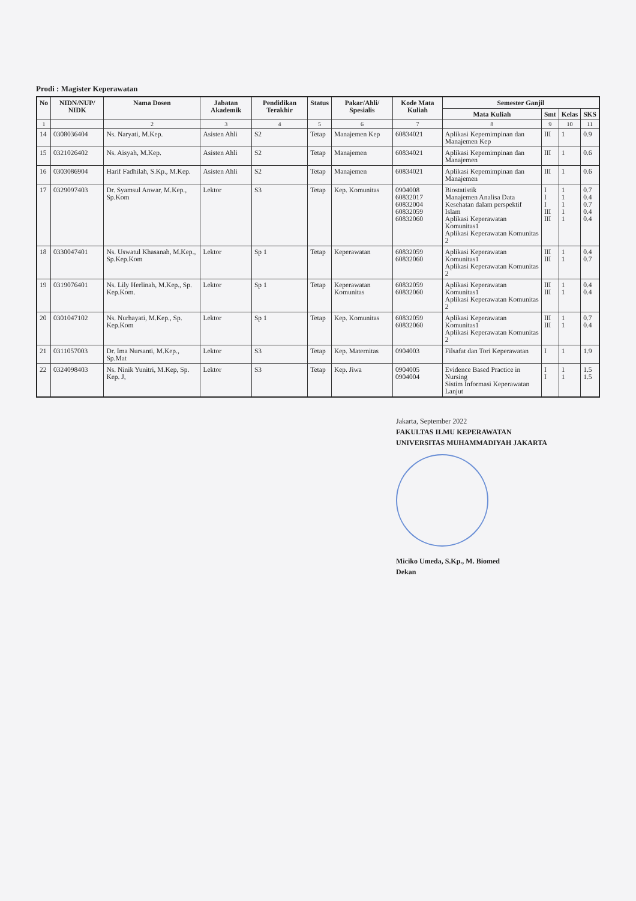Prodi : Magister Keperawatan
| No | NIDN/NUP/ NIDK | Nama Dosen | Jabatan Akademik | Pendidikan Terakhir | Status | Pakar/Ahli/ Spesialis | Kode Mata Kuliah | Semester Ganjil | | | |
| --- | --- | --- | --- | --- | --- | --- | --- | --- | --- | --- | --- |
| | | | | | | | | Mata Kuliah | Smt | Kelas | SKS |
| 1 | | 2 | 3 | 4 | 5 | 6 | 7 | 8 | 9 | 10 | 11 |
| 14 | 0308036404 | Ns. Naryati, M.Kep. | Asisten Ahli | S2 | Tetap | Manajemen Kep | 60834021 | Aplikasi Kepemimpinan dan Manajemen Kep | III | 1 | 0.9 |
| 15 | 0321026402 | Ns. Aisyah, M.Kep. | Asisten Ahli | S2 | Tetap | Manajemen | 60834021 | Aplikasi Kepemimpinan dan Manajemen | III | 1 | 0.6 |
| 16 | 0303086904 | Harif Fadhilah, S.Kp., M.Kep. | Asisten Ahli | S2 | Tetap | Manajemen | 60834021 | Aplikasi Kepemimpinan dan Manajemen | III | 1 | 0.6 |
| 17 | 0329097403 | Dr. Syamsul Anwar, M.Kep., Sp.Kom | Lektor | S3 | Tetap | Kep. Komunitas | 0904008 60832017 60832004 60832059 60832060 | Biostatistik Manajemen Analisa Data Kesehatan dalam perspektif Islam Aplikasi Keperawatan Komunitas1 Aplikasi Keperawatan Komunitas 2 | I I I III III | 1 1 1 1 1 | 0.7 0.4 0.7 0.4 0.4 |
| 18 | 0330047401 | Ns. Uswatul Khasanah, M.Kep., Sp.Kep.Kom | Lektor | Sp 1 | Tetap | Keperawatan | 60832059 60832060 | Aplikasi Keperawatan Komunitas1 Aplikasi Keperawatan Komunitas 2 | III III | 1 1 | 0.4 0.7 |
| 19 | 0319076401 | Ns. Lily Herlinah, M.Kep., Sp. Kep.Kom. | Lektor | Sp 1 | Tetap | Keperawatan Komunitas | 60832059 60832060 | Aplikasi Keperawatan Komunitas1 Aplikasi Keperawatan Komunitas 2 | III III | 1 1 | 0.4 0.4 |
| 20 | 0301047102 | Ns. Nurhayati, M.Kep., Sp. Kep.Kom | Lektor | Sp 1 | Tetap | Kep. Komunitas | 60832059 60832060 | Aplikasi Keperawatan Komunitas1 Aplikasi Keperawatan Komunitas 2 | III III | 1 1 | 0.7 0.4 |
| 21 | 0311057003 | Dr. Ima Nursanti, M.Kep., Sp.Mat | Lektor | S3 | Tetap | Kep. Maternitas | 0904003 | Filsafat dan Tori Keperawatan | I | 1 | 1.9 |
| 22 | 0324098403 | Ns. Ninik Yunitri, M.Kep, Sp. Kep. J, | Lektor | S3 | Tetap | Kep. Jiwa | 0904005 0904004 | Evidence Based Practice in Nursing Sistim Informasi Keperawatan Lanjut | I I | 1 1 | 1.5 1.5 |
Jakarta, September 2022
FAKULTAS ILMU KEPERAWATAN
UNIVERSITAS MUHAMMADIYAH JAKARTA
Miciko Umeda, S.Kp., M. Biomed
Dekan